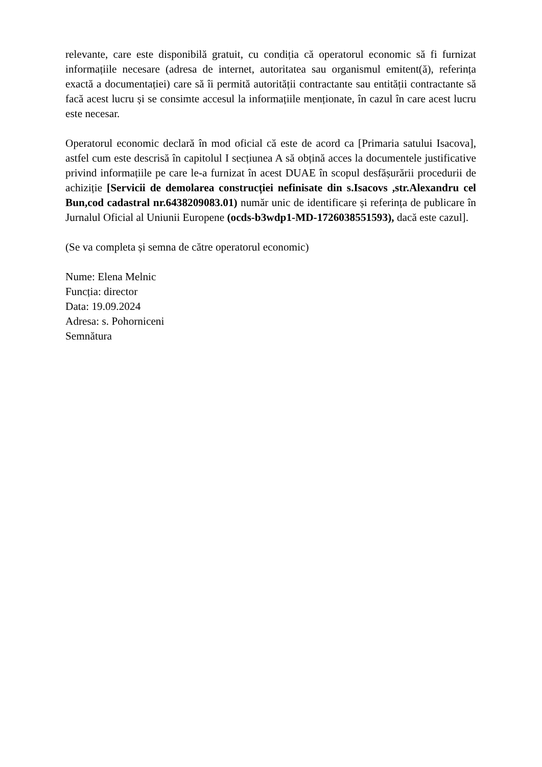relevante, care este disponibilă gratuit, cu condiția că operatorul economic să fi furnizat informațiile necesare (adresa de internet, autoritatea sau organismul emitent(ă), referința exactă a documentației) care să îi permită autorității contractante sau entității contractante să facă acest lucru și se consimte accesul la informațiile menționate, în cazul în care acest lucru este necesar.
Operatorul economic declară în mod oficial că este de acord ca [Primaria satului Isacova], astfel cum este descrisă în capitolul I secțiunea A să obțină acces la documentele justificative privind informațiile pe care le-a furnizat în acest DUAE în scopul desfășurării procedurii de achiziție [Servicii de demolarea construcției nefinisate din s.Isacovs ,str.Alexandru cel Bun,cod cadastral nr.6438209083.01) număr unic de identificare și referința de publicare în Jurnalul Oficial al Uniunii Europene (ocds-b3wdp1-MD-1726038551593), dacă este cazul].
(Se va completa și semna de către operatorul economic)
Nume: Elena Melnic
Funcția: director
Data: 19.09.2024
Adresa: s. Pohorniceni
Semnătura